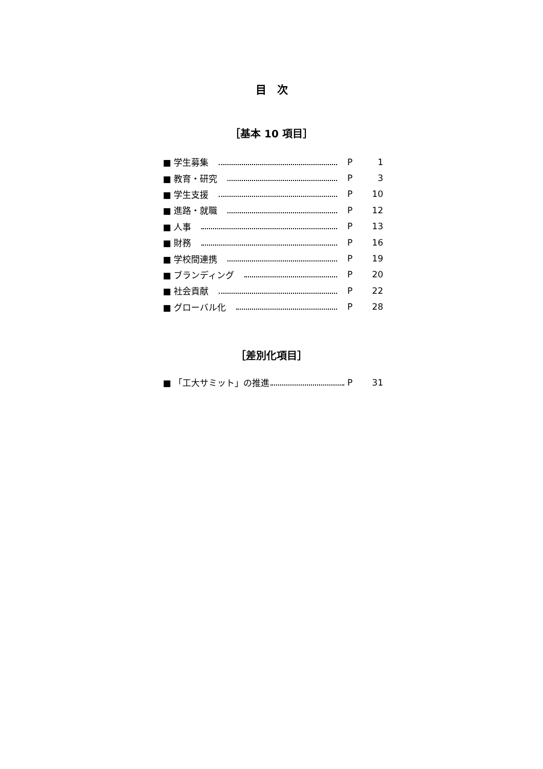目　次
［基本 10 項目］
■ 学生募集 P 1
■ 教育・研究 P 3
■ 学生支援 P 10
■ 進路・就職 P 12
■ 人事 P 13
■ 財務 P 16
■ 学校間連携 P 19
■ ブランディング P 20
■ 社会貢献 P 22
■ グローバル化 P 28
［差別化項目］
■ 「工大サミット」の推進 P 31